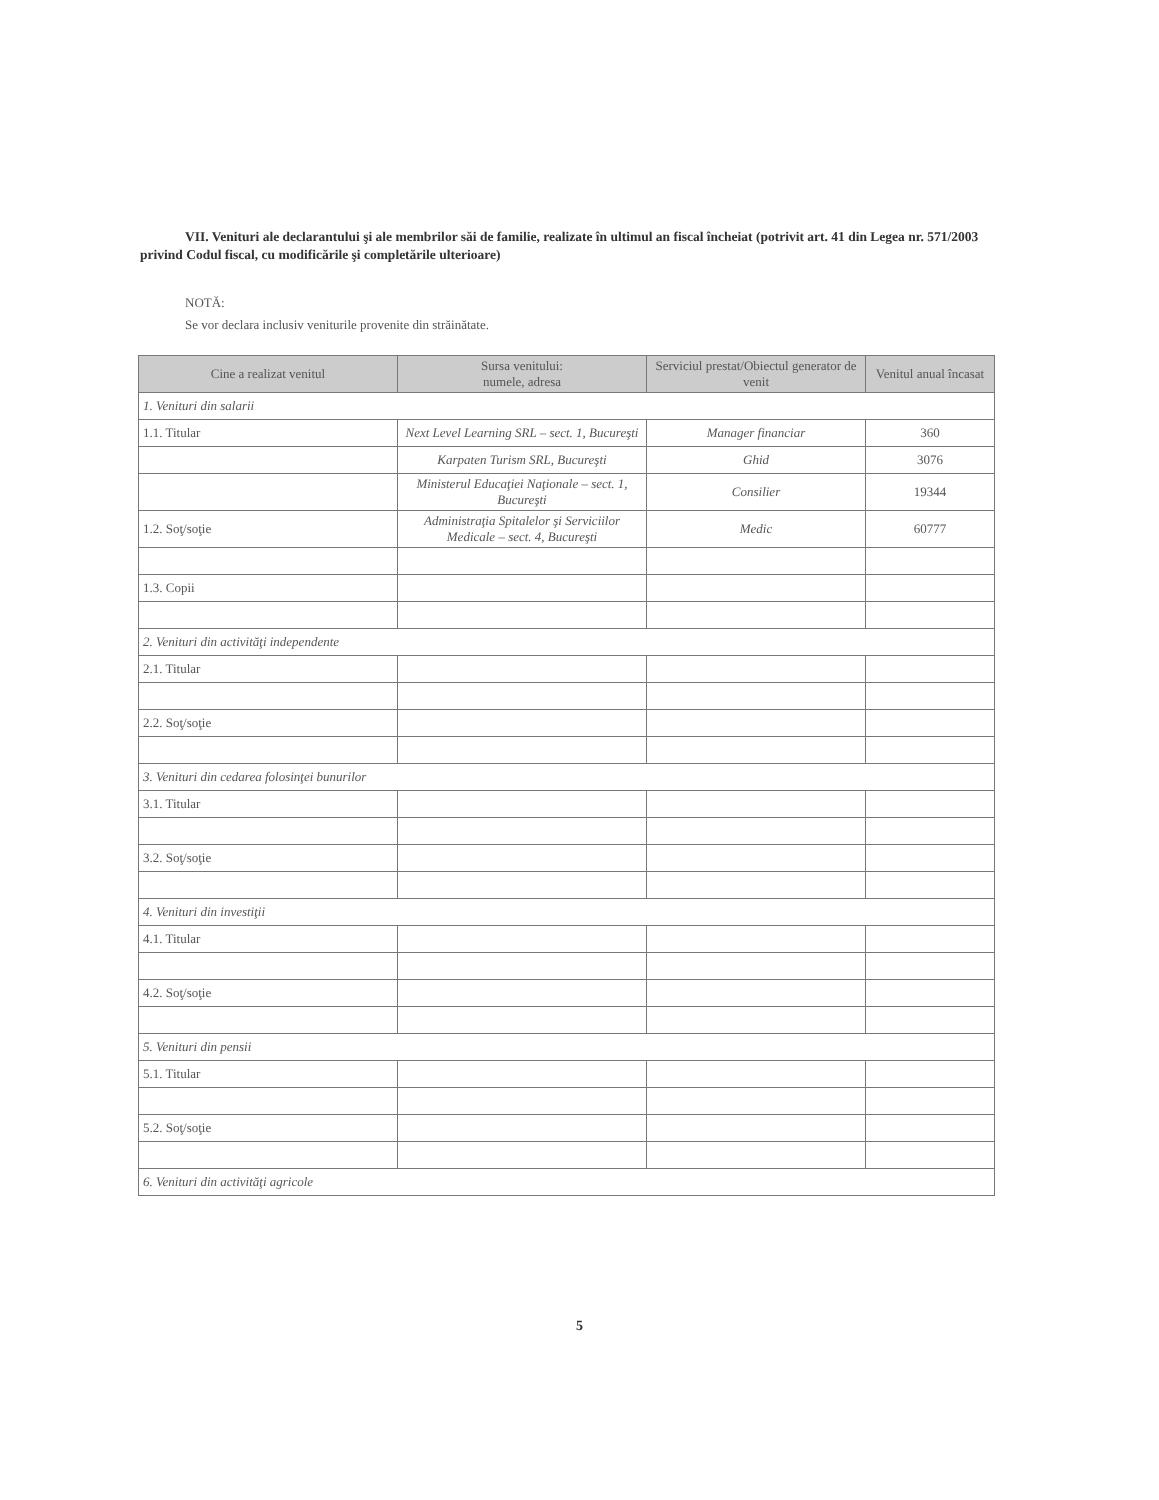VII. Venituri ale declarantului şi ale membrilor săi de familie, realizate în ultimul an fiscal încheiat (potrivit art. 41 din Legea nr. 571/2003 privind Codul fiscal, cu modificările şi completările ulterioare)
NOTĂ:
Se vor declara inclusiv veniturile provenite din străinătate.
| Cine a realizat venitul | Sursa venitului: numele, adresa | Serviciul prestat/Obiectul generator de venit | Venitul anual încasat |
| --- | --- | --- | --- |
| 1. Venituri din salarii | | | |
| 1.1. Titular | Next Level Learning SRL – sect. 1, Bucureşti | Manager financiar | 360 |
| | Karpaten Turism SRL, Bucureşti | Ghid | 3076 |
| | Ministerul Educaţiei Naţionale – sect. 1, Bucureşti | Consilier | 19344 |
| 1.2. Soţ/soţie | Administraţia Spitalelor şi Serviciilor Medicale – sect. 4, Bucureşti | Medic | 60777 |
| 1.3. Copii | | | |
| 2. Venituri din activităţi independente | | | |
| 2.1. Titular | | | |
| 2.2. Soţ/soţie | | | |
| 3. Venituri din cedarea folosinţei bunurilor | | | |
| 3.1. Titular | | | |
| 3.2. Soţ/soţie | | | |
| 4. Venituri din investiţii | | | |
| 4.1. Titular | | | |
| 4.2. Soţ/soţie | | | |
| 5. Venituri din pensii | | | |
| 5.1. Titular | | | |
| 5.2. Soţ/soţie | | | |
| 6. Venituri din activităţi agricole | | | |
5